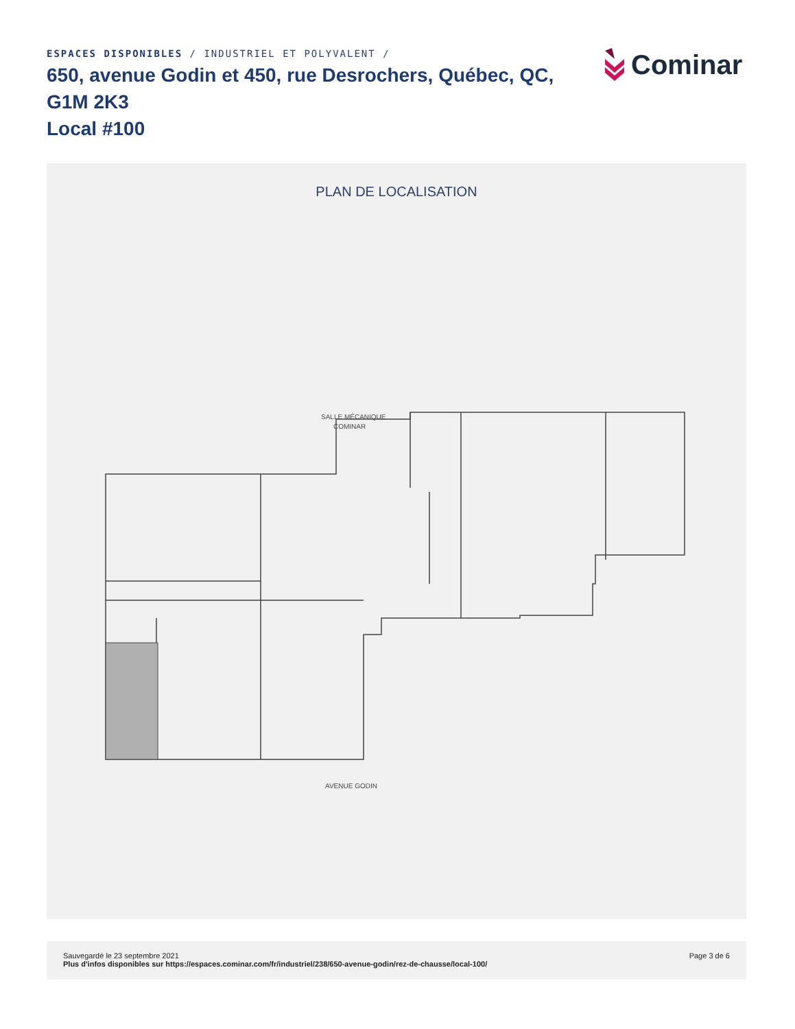ESPACES DISPONIBLES / INDUSTRIEL ET POLYVALENT /
650, avenue Godin et 450, rue Desrochers, Québec, QC, G1M 2K3
Local #100
Cominar
PLAN DE LOCALISATION
SALLE MÉCANIQUE
COMINAR
AVENUE GODIN
Sauvegardé le 23 septembre 2021
Plus d'infos disponibles sur https://espaces.cominar.com/fr/industriel/238/650-avenue-godin/rez-de-chausse/local-100/
Page 3 de 6